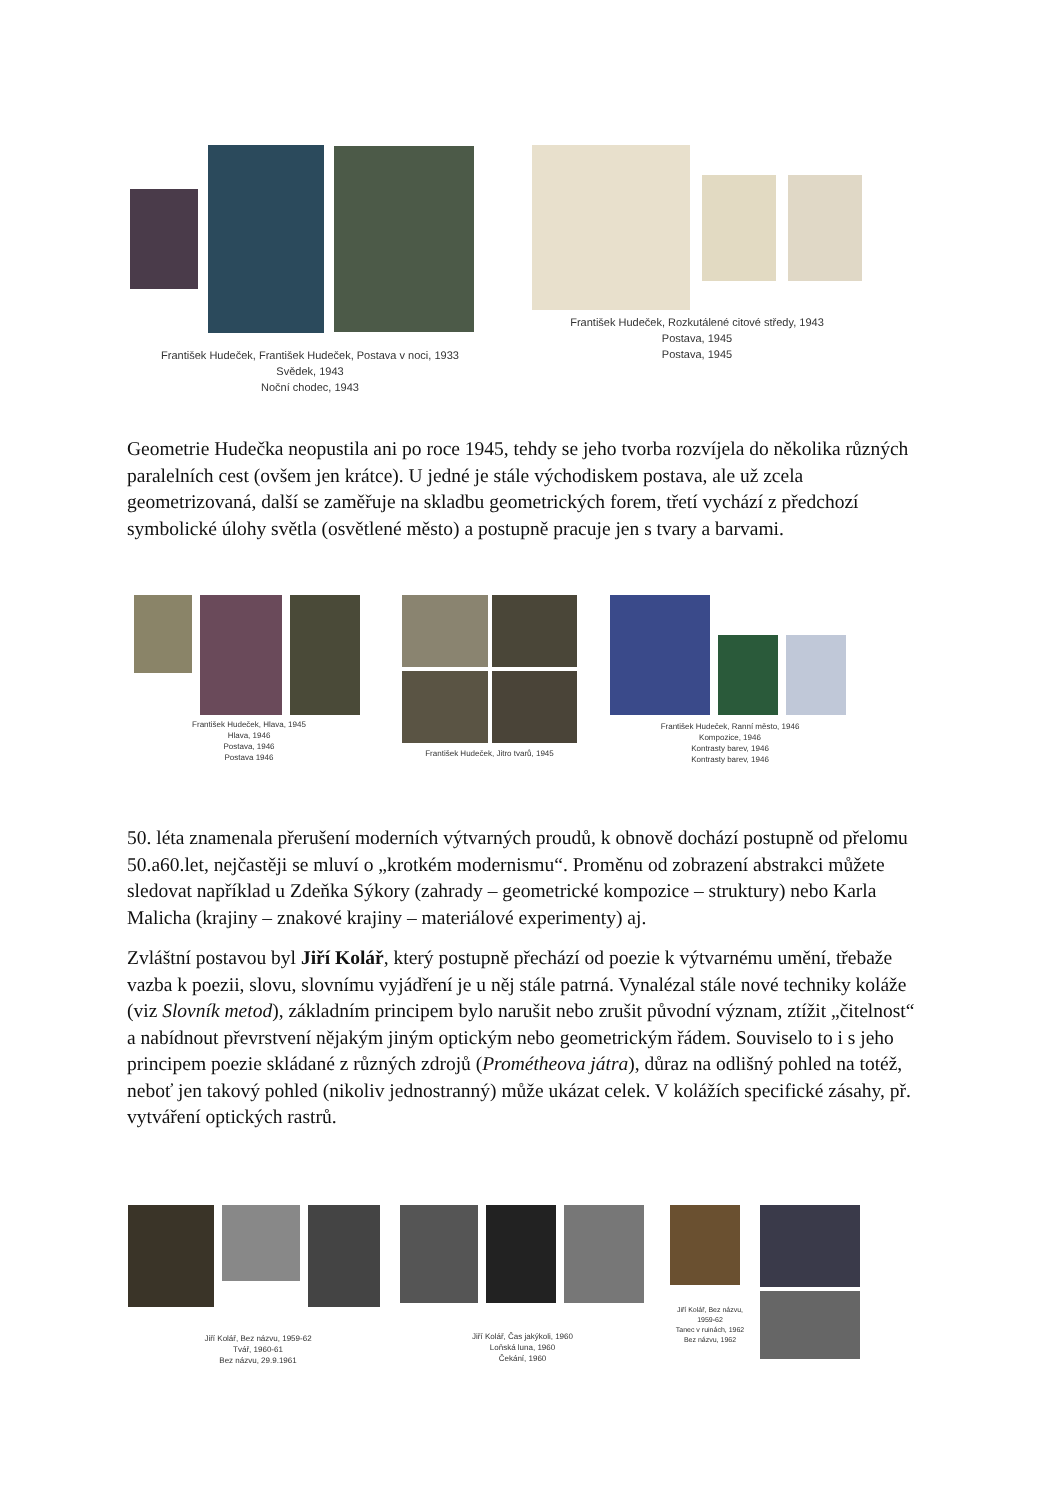František Hudeček, František Hudeček, Postava v noci, 1933
Svědek, 1943
Noční chodec, 1943
František Hudeček, Rozkutálené citové středy, 1943
Postava, 1945
Postava, 1945
Geometrie Hudečka neopustila ani po roce 1945, tehdy se jeho tvorba rozvíjela do několika různých paralelních cest (ovšem jen krátce). U jedné je stále východiskem postava, ale už zcela geometrizovaná, další se zaměřuje na skladbu geometrických forem, třetí vychází z předchozí symbolické úlohy světla (osvětlené město) a postupně pracuje jen s tvary a barvami.
František Hudeček, Hlava, 1945
Hlava, 1946
Postava, 1946
Postava 1946
František Hudeček, Jitro tvarů, 1945
František Hudeček, Ranní město, 1946
Kompozice, 1946
Kontrasty barev, 1946
Kontrasty barev, 1946
50. léta znamenala přerušení moderních výtvarných proudů, k obnově dochází postupně od přelomu 50.a60.let, nejčastěji se mluví o „krotkém modernismu“. Proměnu od zobrazení abstrakci můžete sledovat například u Zdeňka Sýkory (zahrady – geometrické kompozice – struktury) nebo Karla Malicha (krajiny – znakové krajiny – materiálové experimenty) aj.
Zvláštní postavou byl Jiří Kolář, který postupně přechází od poezie k výtvarnému umění, třebaže vazba k poezii, slovu, slovnímu vyjádření je u něj stále patrná. Vynalézal stále nové techniky koláže (viz Slovník metod), základním principem bylo narušit nebo zrušit původní význam, ztížit „čitelnost“ a nabídnout převrstvení nějakým jiným optickým nebo geometrickým řádem. Souviselo to i s jeho principem poezie skládané z různých zdrojů (Prométheova játra), důraz na odlišný pohled na totéž, neboť jen takový pohled (nikoliv jednostranný) může ukázat celek. V kolážích specifické zásahy, př. vytváření optických rastrů.
Jiří Kolář, Bez názvu, 1959-62
Tvář, 1960-61
Bez názvu, 29.9.1961
Jiří Kolář, Čas jakýkoli, 1960
Loňská luna, 1960
Čekání, 1960
Jiří Kolář, Bez názvu,
1959-62
Tanec v ruinách, 1962
Bez názvu, 1962